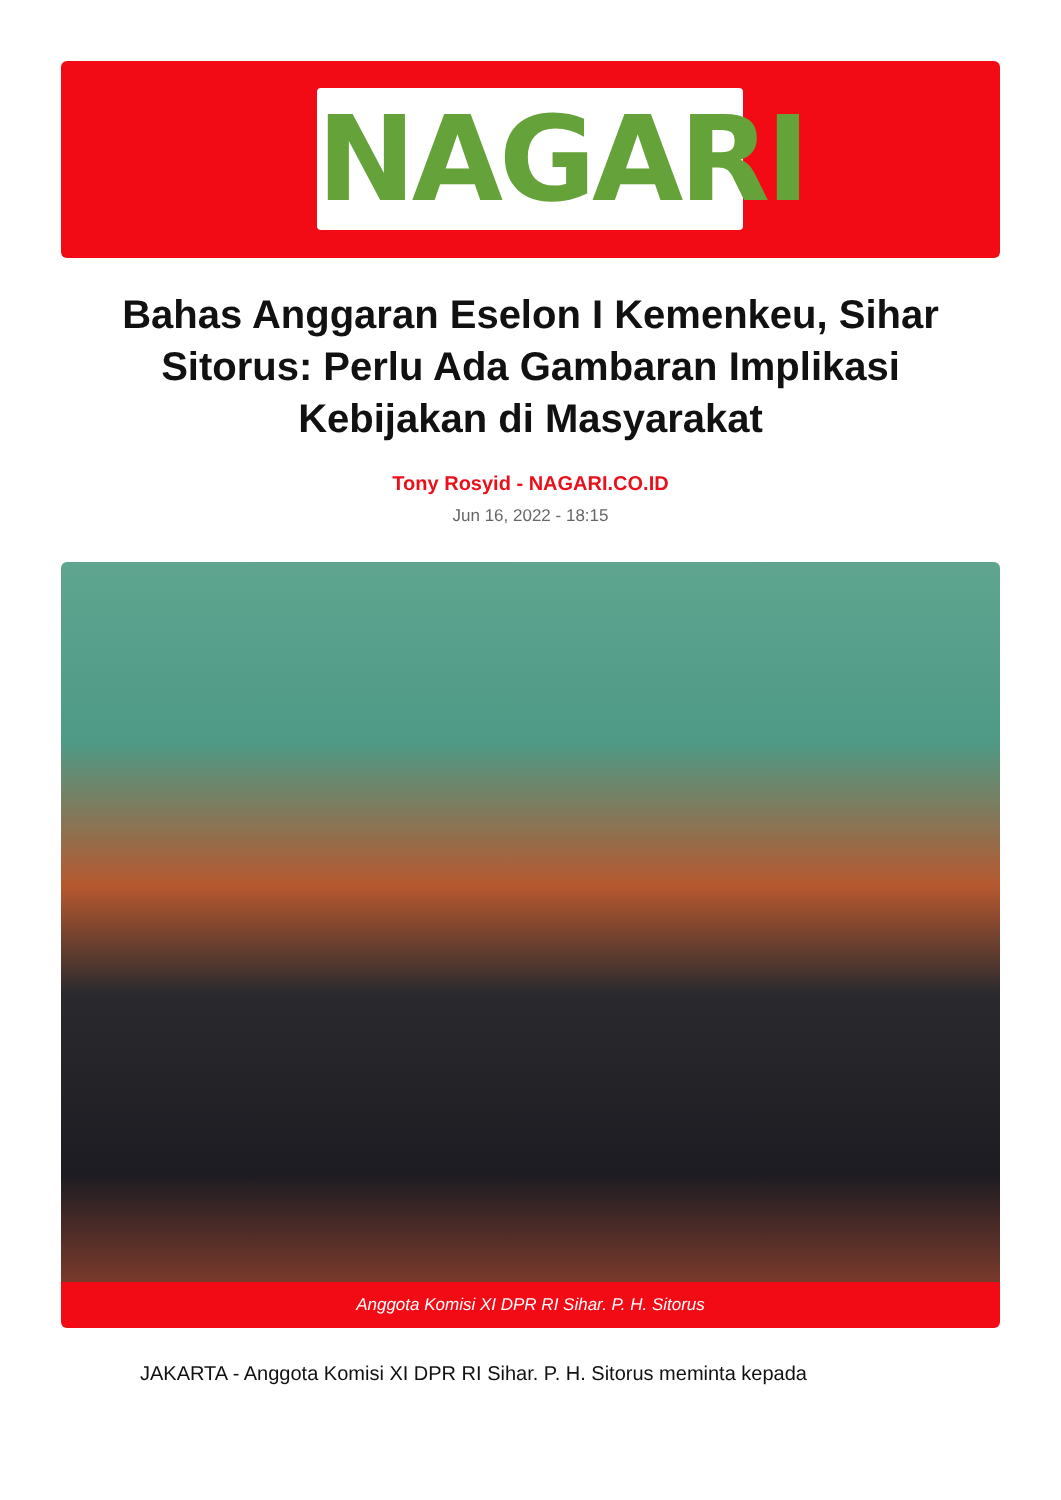NAGARI
Bahas Anggaran Eselon I Kemenkeu, Sihar Sitorus: Perlu Ada Gambaran Implikasi Kebijakan di Masyarakat
Tony Rosyid - NAGARI.CO.ID
Jun 16, 2022 - 18:15
Anggota Komisi XI DPR RI Sihar. P. H. Sitorus
JAKARTA - Anggota Komisi XI DPR RI Sihar. P. H. Sitorus meminta kepada